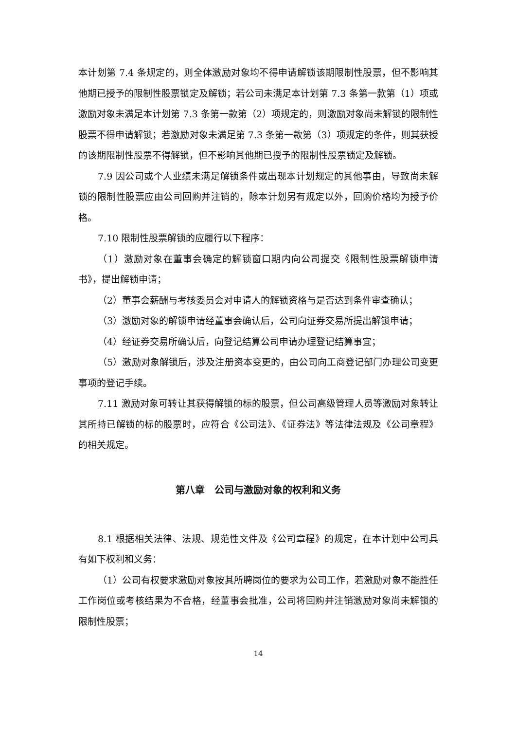本计划第 7.4 条规定的，则全体激励对象均不得申请解锁该期限制性股票，但不影响其他期已授予的限制性股票锁定及解锁；若公司未满足本计划第 7.3 条第一款第（1）项或激励对象未满足本计划第 7.3 条第一款第（2）项规定的，则激励对象尚未解锁的限制性股票不得申请解锁；若激励对象未满足第 7.3 条第一款第（3）项规定的条件，则其获授的该期限制性股票不得解锁，但不影响其他期已授予的限制性股票锁定及解锁。
7.9 因公司或个人业绩未满足解锁条件或出现本计划规定的其他事由，导致尚未解锁的限制性股票应由公司回购并注销的，除本计划另有规定以外，回购价格均为授予价格。
7.10 限制性股票解锁的应履行以下程序：
（1）激励对象在董事会确定的解锁窗口期内向公司提交《限制性股票解锁申请书》，提出解锁申请；
（2）董事会薪酬与考核委员会对申请人的解锁资格与是否达到条件审查确认；
（3）激励对象的解锁申请经董事会确认后，公司向证券交易所提出解锁申请；
（4）经证券交易所确认后，向登记结算公司申请办理登记结算事宜；
（5）激励对象解锁后，涉及注册资本变更的，由公司向工商登记部门办理公司变更事项的登记手续。
7.11 激励对象可转让其获得解锁的标的股票，但公司高级管理人员等激励对象转让其所持已解锁的标的股票时，应符合《公司法》、《证券法》等法律法规及《公司章程》的相关规定。
第八章　公司与激励对象的权利和义务
8.1 根据相关法律、法规、规范性文件及《公司章程》的规定，在本计划中公司具有如下权利和义务：
（1）公司有权要求激励对象按其所聘岗位的要求为公司工作，若激励对象不能胜任工作岗位或考核结果为不合格，经董事会批准，公司将回购并注销激励对象尚未解锁的限制性股票；
14